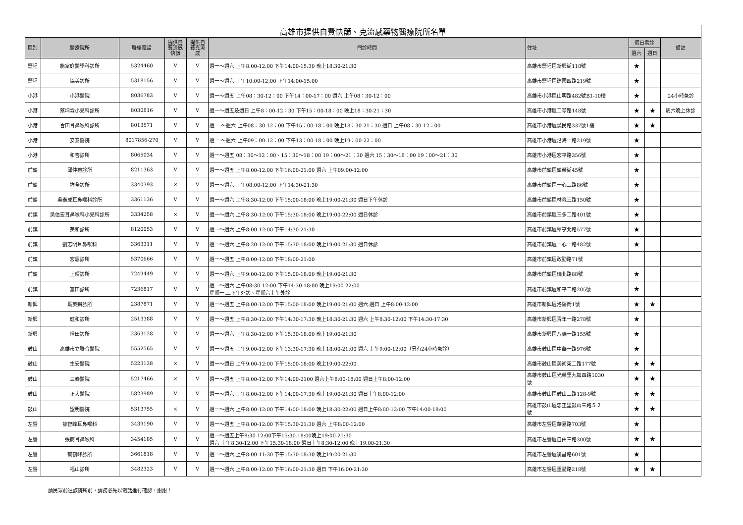| 高雄市提供自費快篩、克流感藥物醫療院所名單 | | | | | | | | | |
| 區別 | 醫療院所 | 聯絡電話 | 提供自 費流感 快篩 | 提供自 費克流 感 | 門診時間 | 住址 | 假日看診 | | 備註 |
| | | | | | | | 週六 | 週日 | |
| 鹽埕 | 施家庭醫學科診所 | 5324460 | V | V | 週一～週六 上午8:00-12:00 下午14:00-15:30 晚上18:30-21:30 | 高雄市鹽埕區新興街118號 | ★ | | |
| 鹽埕 | 協美診所 | 5318156 | V | V | 週一～週六 上午10:00-12:00 下午14:00-15:00 | 高雄市鹽埕區建國四路219號 | ★ | | |
| 小港 | 小港醫院 | 8036783 | V | V | 週一～週五 上午08：30-12：00 下午14：00-17：00 週六 上午08：30-12：00 | 高雄市小港區山明路482號B1-10樓 | ★ | | 24小時急診 |
| 小港 | 蔡坤霖小兒科診所 | 8030816 | V | V | 週一～週五及週日 上午8：00-12：30 下午15：00-18：00 晚上18：30-21：30 | 高雄市小港區二苓路148號 | ★ | ★ | 周六晚上休診 |
| 小港 | 合田耳鼻喉科診所 | 8013571 | V | V | 週 一～週六 上午08：30-12：00 下午15：00-18：00 晚上18：30-21：30 週日 上午08：30-12：00 | 高雄市小港區漢民路337號1樓 | ★ | ★ | |
| 小港 | 安泰醫院 | 8017856-270 | V | V | 週 一～週六 上午09：00-12：00 下午13：00-18：00 晚上19：00-22：00 | 高雄市小港區沿海一路219號 | ★ | | |
| 小港 | 和杏診所 | 8065034 | V | V | 週一～週五 08：30～12：00、15：30～18：00 19：00～21：30 週六 15：30～18：00 19：00～21：30 | 高雄市小港區宏平路356號 | ★ | | |
| 前鎮 | 邱仲禮診所 | 8211363 | V | V | 週一～週五 上午8:00-12:00 下午16:00-21:00 週六 上午09:00-12:00 | 高雄市前鎮區鎮榮街45號 | ★ | | |
| 前鎮 | 祥全診所 | 3340393 | × | V | 週一～週六 上午08:00-12:00 下午14:30-21:30 | 高雄市前鎮區一心二路86號 | ★ | | |
| 前鎮 | 吳泰成耳鼻喉科診所 | 3361136 | V | V | 週一～週六 上午8:30-12:00 下午15:00-18:00 晚上19:00-21:30 週日下午休診 | 高雄市前鎮區林森三路150號 | ★ | | |
| 前鎮 | 吳信宏耳鼻喉科小兒科診所 | 3334258 | × | V | 週一～週六 上午8:30-12:00 下午15:30-18:00 晚上19:00-22:00 週日休診 | 高雄市前鎮區三多二路401號 | ★ | | |
| 前鎮 | 美和診所 | 8120053 | V | V | 週一～週六 上午8:00-12:00 下午14:30-21:30 | 高雄市前鎮區翠亨北路577號 | ★ | | |
| 前鎮 | 劉志明耳鼻喉科 | 3363311 | V | V | 週一～週六 上午8:20-12:00 下午15:30-18:00 晚上19:00-21:30 週日休診 | 高雄市前鎮區一心一路482號 | ★ | | |
| 前鎮 | 宏恩診所 | 5370666 | V | V | 週一～週五 上午8:00-12:00 下午18:00-21:00 | 高雄市前鎮區政勤路71號 | | | |
| 前鎮 | 上晴診所 | 7249449 | V | V | 週一～週六 上午9:00-12:00 下午15:00-18:00 晚上19:00-21:30 | 高雄市前鎮區瑞北路88號 | ★ | | |
| 前鎮 | 富田診所 | 7236817 | V | V | 週一～週六 上午08:30-12:00 下午14:30-18:00 晚上19:00-22:00 星期一.三下午外診、星期六上午外診 | 高雄市前鎮區和平二路205號 | ★ | | |
| 新興 | 葉英鏘診所 | 2387871 | V | V | 週一～週五 上午8:00-12:00 下午15:00-18:00 晚上19:00-21:00 週六.週日 上午8:00-12:00 | 高雄市新興區洛陽街1號 | ★ | ★ | |
| 新興 | 健和診所 | 2513388 | V | V | 週一～週五 上午8:30-12:00 下午14:30-17:30 晚上18:30-21:30 週六 上午8:30-12:00 下午14:30-17:30 | 高雄市新興區青年一路278號 | ★ | | |
| 新興 | 增田診所 | 2363128 | V | V | 週一～週六 上午8:30-12:00 下午15:30-18:00 晚上19:00-21:30 | 高雄市新興區八德一路155號 | ★ | | |
| 鼓山 | 高雄市立聯合醫院 | 5552565 | V | V | 週一～週五 上午9:00-12:00 下午13:30-17:30 晚上18:00-21:00 週六 上午9:00-12:00（另有24小時急診） | 高雄市鼓山區中華一路976號 | ★ | | |
| 鼓山 | 生安醫院 | 5223138 | × | V | 週一～週日 上午9:00-12:00 下午15:00-18:00 晚上19:00-22:00 | 高雄市鼓山區美術東二路177號 | ★ | ★ | |
| 鼓山 | 三泰醫院 | 5217466 | × | V | 週一～週五 上午8:00-12:00 下午14:00-2100 週六上午8:00-18:00 週日上午8:00-12:00 | 高雄市鼓山區光榮里九如四路1030 號 | ★ | ★ | |
| 鼓山 | 正大醫院 | 5823989 | V | V | 週一～週六 上午8:00-12:00 下午14:00-17:30 晚上19:00-21:30 週日上午8:00-12:00 | 高雄市鼓山區鼓山三路128-9號 | ★ | ★ | |
| 鼓山 | 聖明醫院 | 5313755 | × | V | 週一～週六 上午8:00-12:00 下午14:00-18:00 晚上18:30-22:00 週日上午8:00-12:00 下午14:00-18:00 | 高雄市鼓山區忠正里鼓山三路５２ 號 | ★ | ★ | |
| 左營 | 薛智峰耳鼻喉科 | 3439190 | V | V | 週一～週五 上午8:00-12:00 下午15:30-21:30 週六 上午8:00-12:00 | 高雄市左營區華夏路703號 | ★ | | |
| 左營 | 張簡耳鼻喉科 | 3454185 | V | V | 週一～週五上午8:30-12:00下午15:30-18:00晚上19:00-21:30 週六 上午8:30-12:00 下午15:30-18:00 週日上午8:30-12:00 晚上19:00-21:30 | 高雄市左營區自由三路300號 | ★ | ★ | |
| 左營 | 蔡鶴峰診所 | 3661818 | V | V | 週一～週六 上午8:00-11:30 下午15:30-18:30 晚上19:20-21:30 | 高雄市左營區後昌路601號 | ★ | | |
| 左營 | 福山診所 | 3482323 | V | V | 週一～週六 上午8:00-12:00 下午16:00-21:30 週日 下午16:00-21:30 | 高雄市左營區重愛路218號 | ★ | ★ | |
請民眾前往該院所前，請務必先以電話進行確認，謝謝！